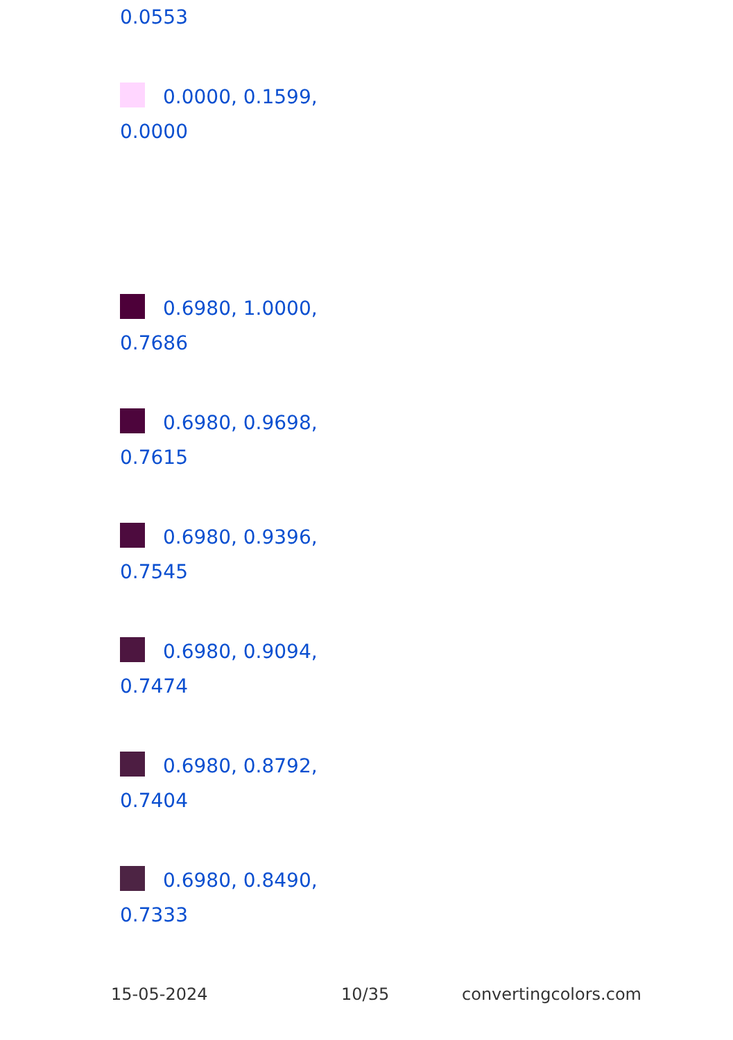0.0553
0.0000, 0.1599, 0.0000
0.6980, 1.0000, 0.7686
0.6980, 0.9698, 0.7615
0.6980, 0.9396, 0.7545
0.6980, 0.9094, 0.7474
0.6980, 0.8792, 0.7404
0.6980, 0.8490, 0.7333
15-05-2024 10/35 convertingcolors.com